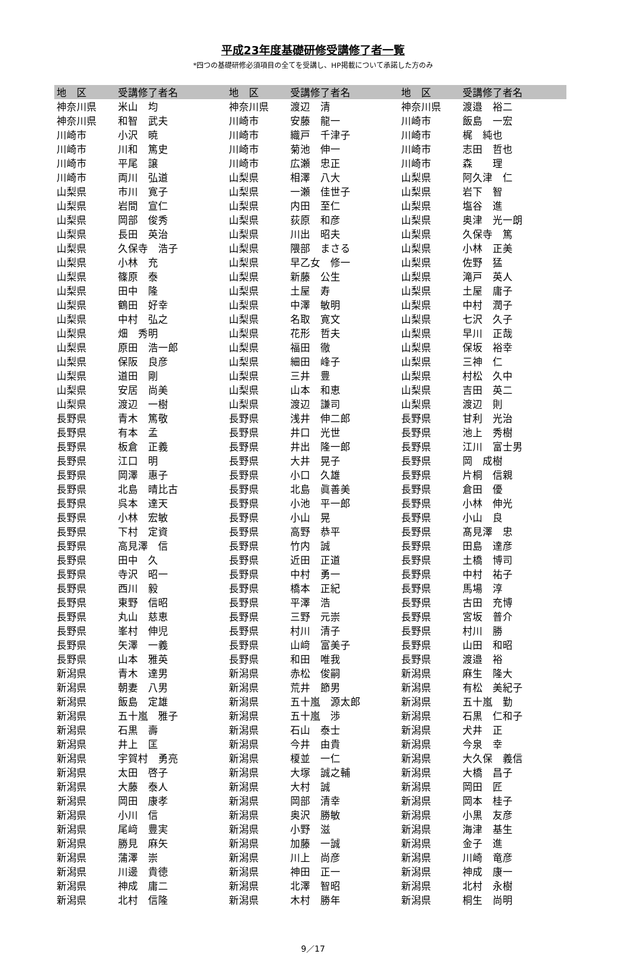平成23年度基礎研修受講修了者一覧
*四つの基礎研修必須項目の全てを受講し、HP掲載について承諾した方のみ
| 地 区 | 受講修了者名 | 地 区 | 受講修了者名 | 地 区 | 受講修了者名 |
| --- | --- | --- | --- | --- | --- |
| 神奈川県 | 米山 均 | 神奈川県 | 渡辺 清 | 神奈川県 | 渡邉 裕二 |
| 神奈川県 | 和智 武夫 | 川崎市 | 安藤 龍一 | 川崎市 | 飯島 一宏 |
| 川崎市 | 小沢 暁 | 川崎市 | 織戸 千津子 | 川崎市 | 梶 純也 |
| 川崎市 | 川和 篤史 | 川崎市 | 菊池 伸一 | 川崎市 | 志田 哲也 |
| 川崎市 | 平尾 譲 | 川崎市 | 広瀬 忠正 | 川崎市 | 森 理 |
| 川崎市 | 両川 弘道 | 山梨県 | 相澤 八大 | 山梨県 | 阿久津 仁 |
| 山梨県 | 市川 寛子 | 山梨県 | 一瀬 佳世子 | 山梨県 | 岩下 智 |
| 山梨県 | 岩間 宣仁 | 山梨県 | 内田 至仁 | 山梨県 | 塩谷 進 |
| 山梨県 | 岡部 俊秀 | 山梨県 | 荻原 和彦 | 山梨県 | 奥津 光一朗 |
| 山梨県 | 長田 英治 | 山梨県 | 川出 昭夫 | 山梨県 | 久保寺 篤 |
| 山梨県 | 久保寺 浩子 | 山梨県 | 隈部 まさる | 山梨県 | 小林 正美 |
| 山梨県 | 小林 充 | 山梨県 | 早乙女 修一 | 山梨県 | 佐野 猛 |
| 山梨県 | 篠原 泰 | 山梨県 | 新藤 公生 | 山梨県 | 滝戸 英人 |
| 山梨県 | 田中 隆 | 山梨県 | 土屋 寿 | 山梨県 | 土屋 庸子 |
| 山梨県 | 鶴田 好幸 | 山梨県 | 中澤 敏明 | 山梨県 | 中村 潤子 |
| 山梨県 | 中村 弘之 | 山梨県 | 名取 寛文 | 山梨県 | 七沢 久子 |
| 山梨県 | 畑 秀明 | 山梨県 | 花形 哲夫 | 山梨県 | 早川 正哉 |
| 山梨県 | 原田 浩一郎 | 山梨県 | 福田 徹 | 山梨県 | 保坂 裕幸 |
| 山梨県 | 保阪 良彦 | 山梨県 | 細田 峰子 | 山梨県 | 三神 仁 |
| 山梨県 | 道田 剛 | 山梨県 | 三井 豊 | 山梨県 | 村松 久中 |
| 山梨県 | 安居 尚美 | 山梨県 | 山本 和恵 | 山梨県 | 吉田 英二 |
| 山梨県 | 渡辺 一樹 | 山梨県 | 渡辺 謙司 | 山梨県 | 渡辺 則 |
| 長野県 | 青木 篤敬 | 長野県 | 浅井 伸二郎 | 長野県 | 甘利 光治 |
| 長野県 | 有本 孟 | 長野県 | 井口 光世 | 長野県 | 池上 秀樹 |
| 長野県 | 板倉 正義 | 長野県 | 井出 隆一郎 | 長野県 | 江川 富士男 |
| 長野県 | 江口 明 | 長野県 | 大井 晃子 | 長野県 | 岡 成樹 |
| 長野県 | 岡澤 惠子 | 長野県 | 小口 久雄 | 長野県 | 片桐 信親 |
| 長野県 | 北島 晴比古 | 長野県 | 北島 眞善美 | 長野県 | 倉田 優 |
| 長野県 | 呉本 達天 | 長野県 | 小池 平一郎 | 長野県 | 小林 伸光 |
| 長野県 | 小林 宏敏 | 長野県 | 小山 晃 | 長野県 | 小山 良 |
| 長野県 | 下村 定資 | 長野県 | 高野 恭平 | 長野県 | 髙見澤 忠 |
| 長野県 | 高見澤 信 | 長野県 | 竹内 誠 | 長野県 | 田島 達彦 |
| 長野県 | 田中 久 | 長野県 | 近田 正道 | 長野県 | 土橋 博司 |
| 長野県 | 寺沢 昭一 | 長野県 | 中村 勇一 | 長野県 | 中村 祐子 |
| 長野県 | 西川 毅 | 長野県 | 橋本 正紀 | 長野県 | 馬場 淳 |
| 長野県 | 東野 信昭 | 長野県 | 平澤 浩 | 長野県 | 古田 充博 |
| 長野県 | 丸山 慈恵 | 長野県 | 三野 元崇 | 長野県 | 宮坂 普介 |
| 長野県 | 峯村 伸児 | 長野県 | 村川 清子 | 長野県 | 村川 勝 |
| 長野県 | 矢澤 一義 | 長野県 | 山﨑 富美子 | 長野県 | 山田 和昭 |
| 長野県 | 山本 雅英 | 長野県 | 和田 唯我 | 長野県 | 渡邉 裕 |
| 新潟県 | 青木 達男 | 新潟県 | 赤松 俊嗣 | 新潟県 | 麻生 隆大 |
| 新潟県 | 朝妻 八男 | 新潟県 | 荒井 節男 | 新潟県 | 有松 美紀子 |
| 新潟県 | 飯島 定雄 | 新潟県 | 五十嵐 源太郎 | 新潟県 | 五十嵐 勤 |
| 新潟県 | 五十嵐 雅子 | 新潟県 | 五十嵐 渉 | 新潟県 | 石黒 仁和子 |
| 新潟県 | 石黒 壽 | 新潟県 | 石山 泰士 | 新潟県 | 犬井 正 |
| 新潟県 | 井上 匡 | 新潟県 | 今井 由貴 | 新潟県 | 今泉 幸 |
| 新潟県 | 宇賀村 勇亮 | 新潟県 | 榎並 一仁 | 新潟県 | 大久保 義信 |
| 新潟県 | 太田 啓子 | 新潟県 | 大塚 誠之輔 | 新潟県 | 大橋 昌子 |
| 新潟県 | 大藤 泰人 | 新潟県 | 大村 誠 | 新潟県 | 岡田 匠 |
| 新潟県 | 岡田 康孝 | 新潟県 | 岡部 清幸 | 新潟県 | 岡本 桂子 |
| 新潟県 | 小川 信 | 新潟県 | 奥沢 勝敏 | 新潟県 | 小黒 友彦 |
| 新潟県 | 尾﨑 豊実 | 新潟県 | 小野 滋 | 新潟県 | 海津 基生 |
| 新潟県 | 勝見 麻矢 | 新潟県 | 加藤 一誠 | 新潟県 | 金子 進 |
| 新潟県 | 蒲澤 崇 | 新潟県 | 川上 尚彦 | 新潟県 | 川崎 竜彦 |
| 新潟県 | 川邊 貴徳 | 新潟県 | 神田 正一 | 新潟県 | 神成 康一 |
| 新潟県 | 神成 庸二 | 新潟県 | 北澤 智昭 | 新潟県 | 北村 永樹 |
| 新潟県 | 北村 信隆 | 新潟県 | 木村 勝年 | 新潟県 | 桐生 尚明 |
9／17